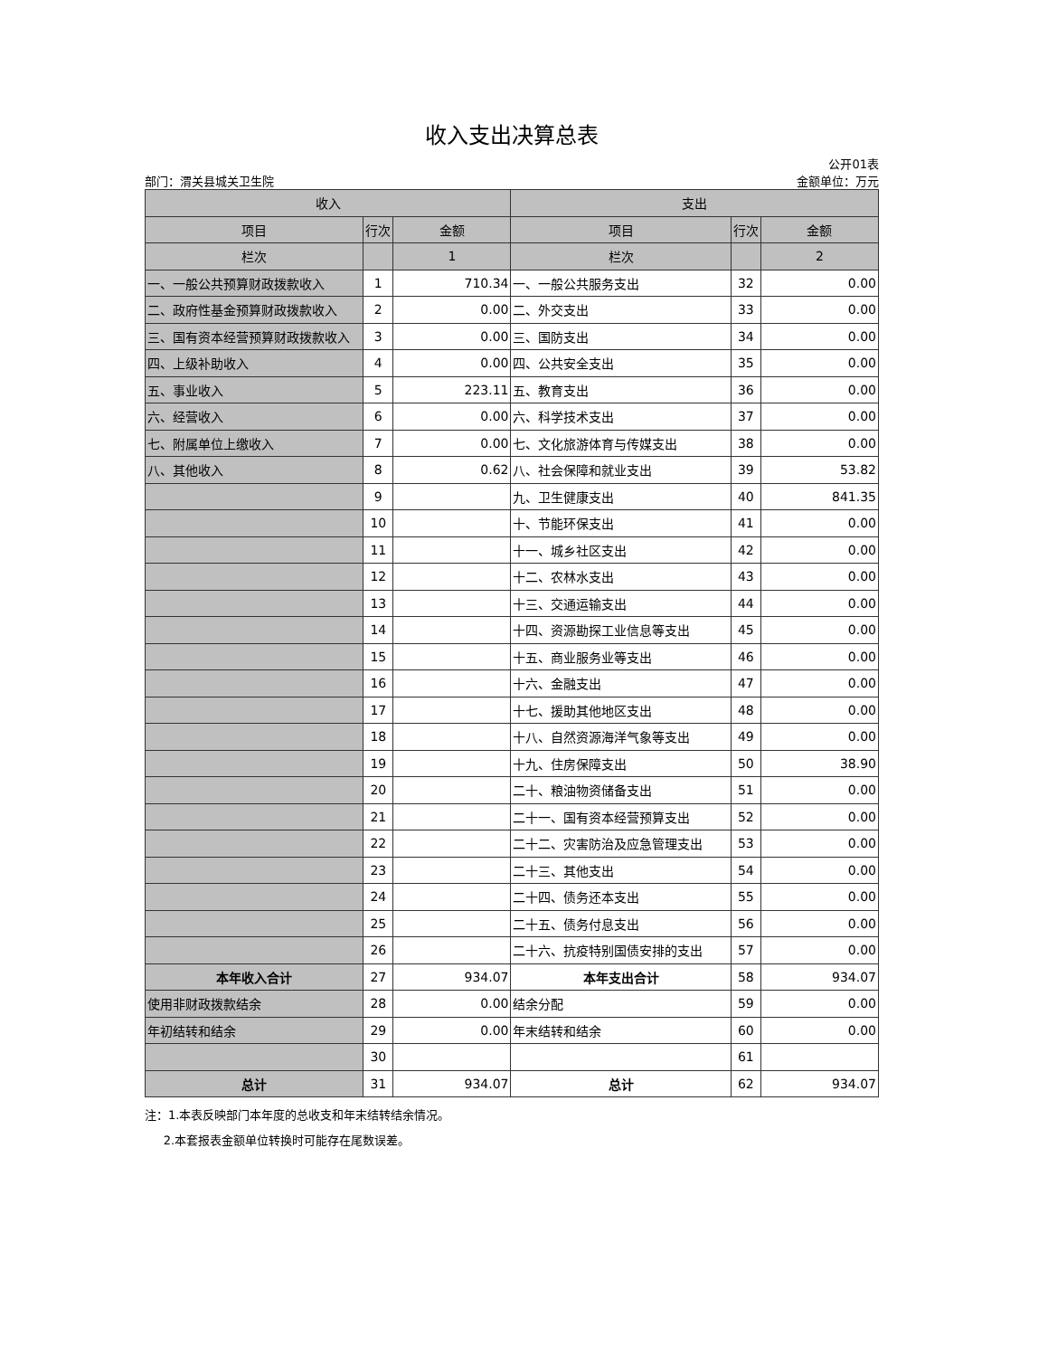收入支出决算总表
公开01表
部门：渭关县城关卫生院 金额单位：万元
| 收入 | | | 支出 | | |
| --- | --- | --- | --- | --- | --- |
| 项目 | 行次 | 金额 | 项目 | 行次 | 金额 |
| 栏次 | | 1 | 栏次 | | 2 |
| 一、一般公共预算财政拨款收入 | 1 | 710.34 | 一、一般公共服务支出 | 32 | 0.00 |
| 二、政府性基金预算财政拨款收入 | 2 | 0.00 | 二、外交支出 | 33 | 0.00 |
| 三、国有资本经营预算财政拨款收入 | 3 | 0.00 | 三、国防支出 | 34 | 0.00 |
| 四、上级补助收入 | 4 | 0.00 | 四、公共安全支出 | 35 | 0.00 |
| 五、事业收入 | 5 | 223.11 | 五、教育支出 | 36 | 0.00 |
| 六、经营收入 | 6 | 0.00 | 六、科学技术支出 | 37 | 0.00 |
| 七、附属单位上缴收入 | 7 | 0.00 | 七、文化旅游体育与传媒支出 | 38 | 0.00 |
| 八、其他收入 | 8 | 0.62 | 八、社会保障和就业支出 | 39 | 53.82 |
| | 9 | | 九、卫生健康支出 | 40 | 841.35 |
| | 10 | | 十、节能环保支出 | 41 | 0.00 |
| | 11 | | 十一、城乡社区支出 | 42 | 0.00 |
| | 12 | | 十二、农林水支出 | 43 | 0.00 |
| | 13 | | 十三、交通运输支出 | 44 | 0.00 |
| | 14 | | 十四、资源勘探工业信息等支出 | 45 | 0.00 |
| | 15 | | 十五、商业服务业等支出 | 46 | 0.00 |
| | 16 | | 十六、金融支出 | 47 | 0.00 |
| | 17 | | 十七、援助其他地区支出 | 48 | 0.00 |
| | 18 | | 十八、自然资源海洋气象等支出 | 49 | 0.00 |
| | 19 | | 十九、住房保障支出 | 50 | 38.90 |
| | 20 | | 二十、粮油物资储备支出 | 51 | 0.00 |
| | 21 | | 二十一、国有资本经营预算支出 | 52 | 0.00 |
| | 22 | | 二十二、灾害防治及应急管理支出 | 53 | 0.00 |
| | 23 | | 二十三、其他支出 | 54 | 0.00 |
| | 24 | | 二十四、债务还本支出 | 55 | 0.00 |
| | 25 | | 二十五、债务付息支出 | 56 | 0.00 |
| | 26 | | 二十六、抗疫特别国债安排的支出 | 57 | 0.00 |
| 本年收入合计 | 27 | 934.07 | 本年支出合计 | 58 | 934.07 |
| 使用非财政拨款结余 | 28 | 0.00 | 结余分配 | 59 | 0.00 |
| 年初结转和结余 | 29 | 0.00 | 年末结转和结余 | 60 | 0.00 |
| | 30 | | | 61 | |
| 总计 | 31 | 934.07 | 总计 | 62 | 934.07 |
注：1.本表反映部门本年度的总收支和年末结转结余情况。
2.本套报表金额单位转换时可能存在尾数误差。